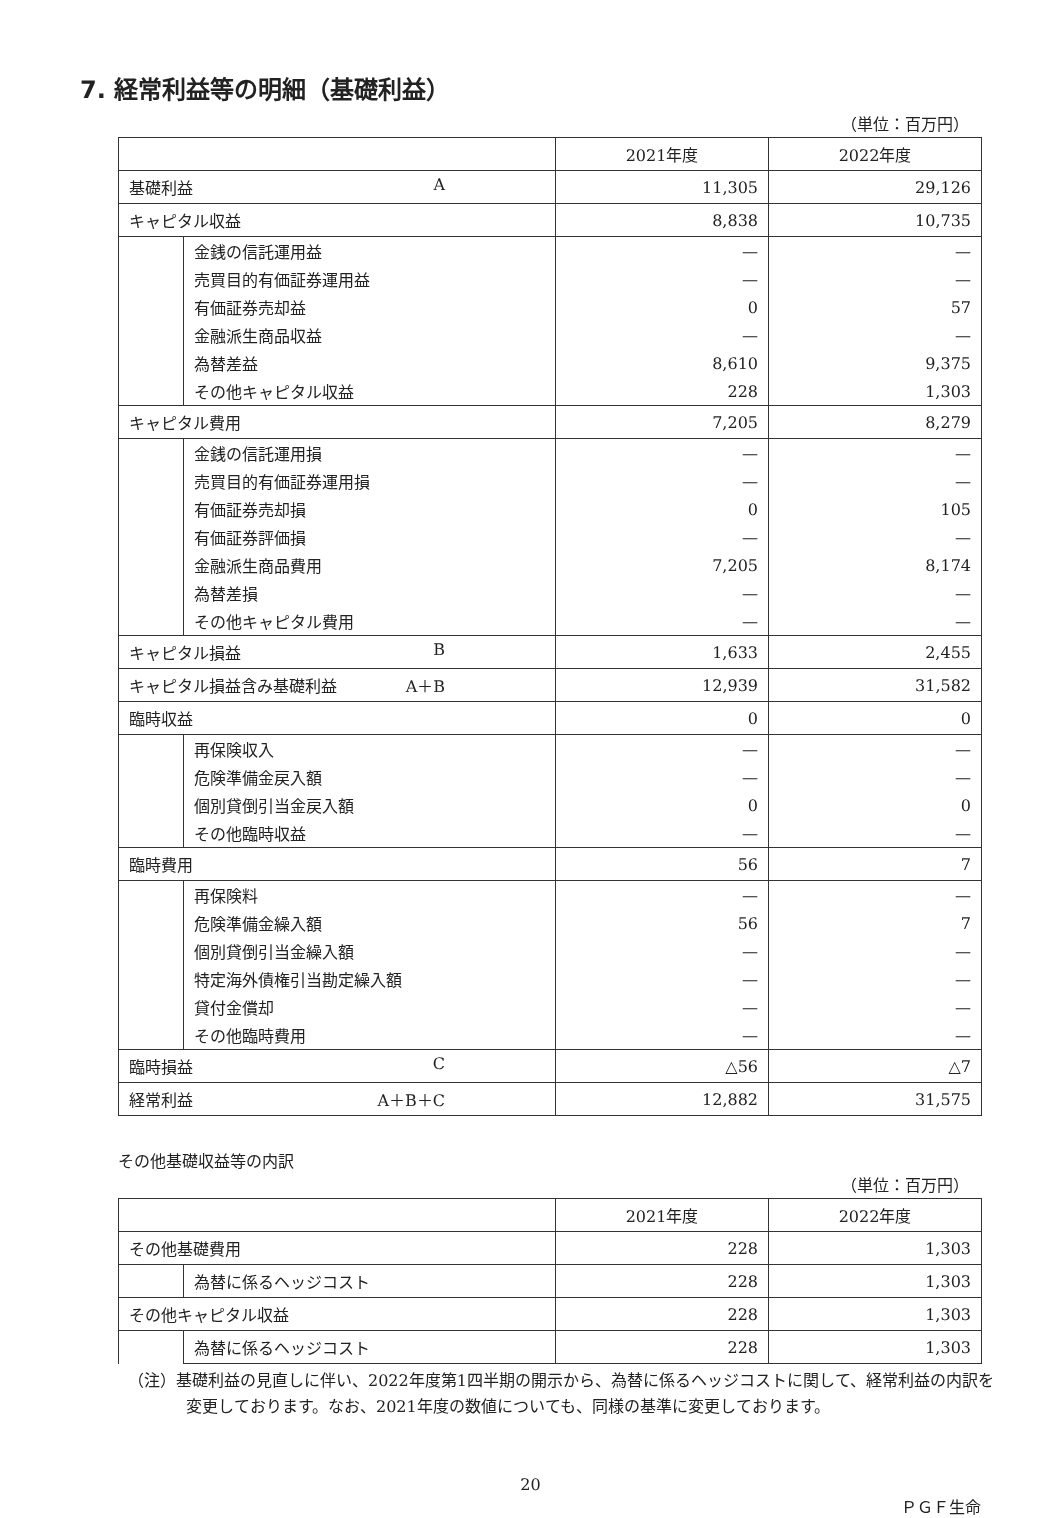7. 経常利益等の明細（基礎利益）
（単位：百万円）
| | | 2021年度 | 2022年度 |
| --- | --- | --- | --- |
| 基礎利益 A | | 11,305 | 29,126 |
| キャピタル収益 | | 8,838 | 10,735 |
| | 金銭の信託運用益 | — | — |
| | 売買目的有価証券運用益 | — | — |
| | 有価証券売却益 | 0 | 57 |
| | 金融派生商品収益 | — | — |
| | 為替差益 | 8,610 | 9,375 |
| | その他キャピタル収益 | 228 | 1,303 |
| キャピタル費用 | | 7,205 | 8,279 |
| | 金銭の信託運用損 | — | — |
| | 売買目的有価証券運用損 | — | — |
| | 有価証券売却損 | 0 | 105 |
| | 有価証券評価損 | — | — |
| | 金融派生商品費用 | 7,205 | 8,174 |
| | 為替差損 | — | — |
| | その他キャピタル費用 | — | — |
| キャピタル損益 B | | 1,633 | 2,455 |
| キャピタル損益含み基礎利益 A＋B | | 12,939 | 31,582 |
| 臨時収益 | | 0 | 0 |
| | 再保険収入 | — | — |
| | 危険準備金戻入額 | — | — |
| | 個別貸倒引当金戻入額 | 0 | 0 |
| | その他臨時収益 | — | — |
| 臨時費用 | | 56 | 7 |
| | 再保険料 | — | — |
| | 危険準備金繰入額 | 56 | 7 |
| | 個別貸倒引当金繰入額 | — | — |
| | 特定海外債権引当勘定繰入額 | — | — |
| | 貸付金償却 | — | — |
| | その他臨時費用 | — | — |
| 臨時損益 C | | △56 | △7 |
| 経常利益 A＋B＋C | | 12,882 | 31,575 |
その他基礎収益等の内訳
（単位：百万円）
| | | 2021年度 | 2022年度 |
| --- | --- | --- | --- |
| その他基礎費用 | | 228 | 1,303 |
| | 為替に係るヘッジコスト | 228 | 1,303 |
| その他キャピタル収益 | | 228 | 1,303 |
| | 為替に係るヘッジコスト | 228 | 1,303 |
（注）基礎利益の見直しに伴い、2022年度第1四半期の開示から、為替に係るヘッジコストに関して、経常利益の内訳を変更しております。なお、2021年度の数値についても、同様の基準に変更しております。
20
ＰＧＦ生命